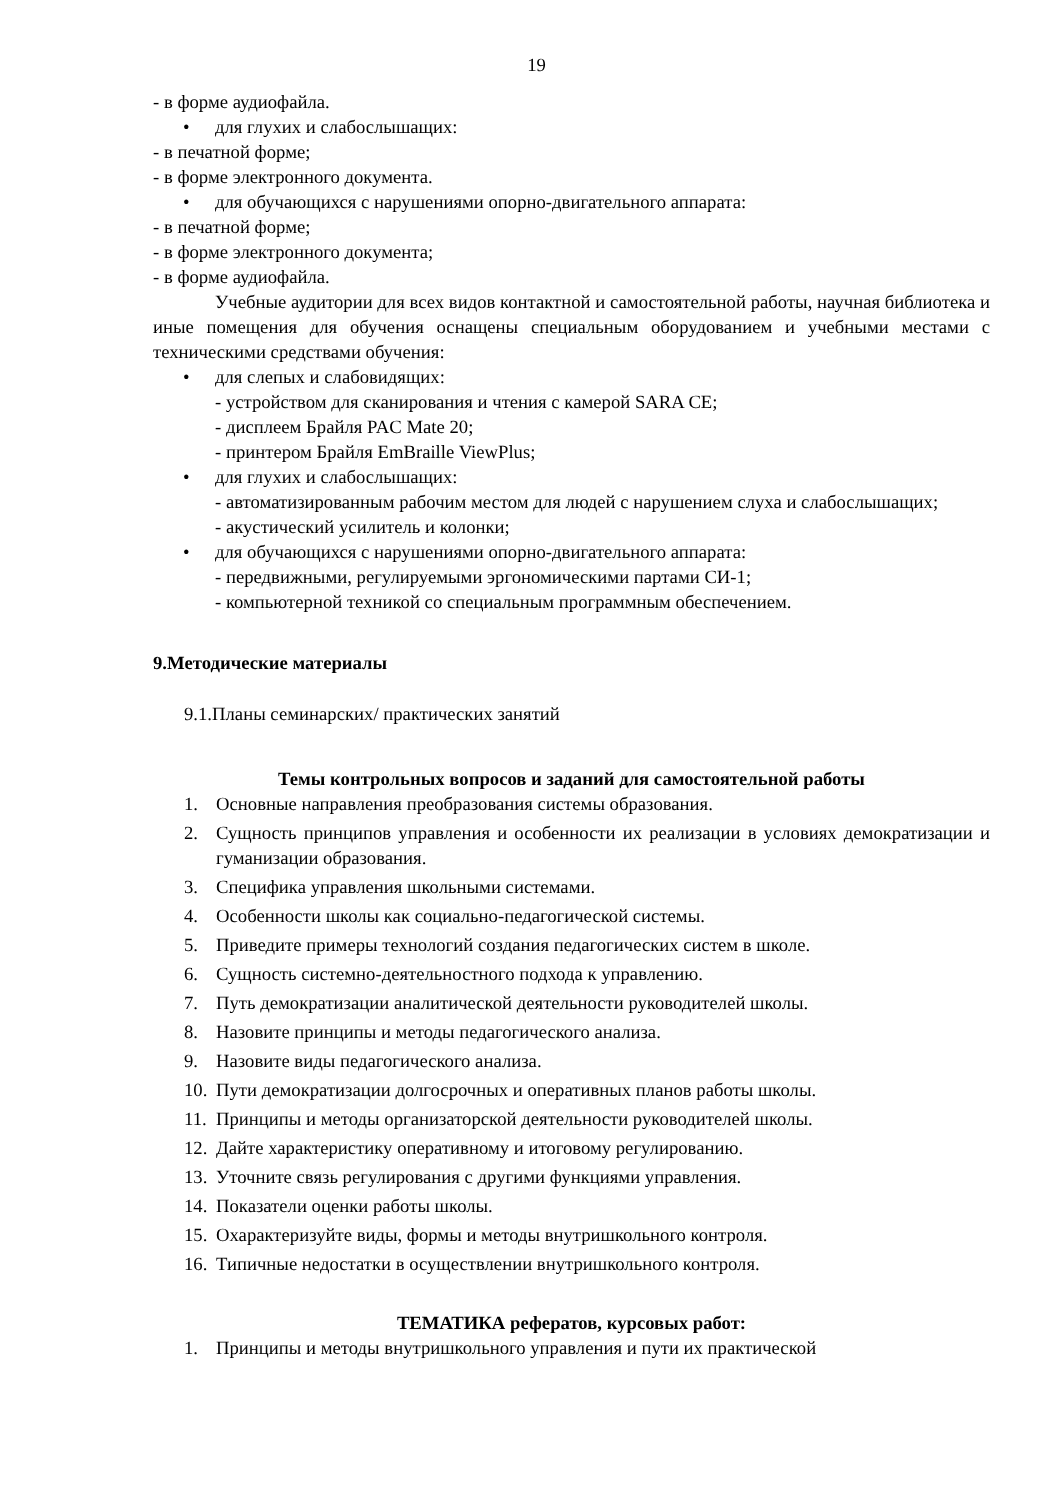19
- в форме аудиофайла.
• для глухих и слабослышащих:
- в печатной форме;
- в форме электронного документа.
• для обучающихся с нарушениями опорно-двигательного аппарата:
- в печатной форме;
- в форме электронного документа;
- в форме аудиофайла.
Учебные аудитории для всех видов контактной и самостоятельной работы, научная библиотека и иные помещения для обучения оснащены специальным оборудованием и учебными местами с техническими средствами обучения:
• для слепых и слабовидящих:
- устройством для сканирования и чтения с камерой SARA CE;
- дисплеем Брайля PAC Mate 20;
- принтером Брайля EmBraille ViewPlus;
• для глухих и слабослышащих:
- автоматизированным рабочим местом для людей с нарушением слуха и слабослышащих;
- акустический усилитель и колонки;
• для обучающихся с нарушениями опорно-двигательного аппарата:
- передвижными, регулируемыми эргономическими партами СИ-1;
- компьютерной техникой со специальным программным обеспечением.
9.Методические материалы
9.1.Планы семинарских/ практических занятий
Темы контрольных вопросов и заданий для самостоятельной работы
1. Основные направления преобразования системы образования.
2. Сущность принципов управления и особенности их реализации в условиях демократизации и гуманизации образования.
3. Специфика управления школьными системами.
4. Особенности школы как социально-педагогической системы.
5. Приведите примеры технологий создания педагогических систем в школе.
6. Сущность системно-деятельностного подхода к управлению.
7. Путь демократизации аналитической деятельности руководителей школы.
8. Назовите принципы и методы педагогического анализа.
9. Назовите виды педагогического анализа.
10. Пути демократизации долгосрочных и оперативных планов работы школы.
11. Принципы и методы организаторской деятельности руководителей школы.
12. Дайте характеристику оперативному и итоговому регулированию.
13. Уточните связь регулирования с другими функциями управления.
14. Показатели оценки работы школы.
15. Охарактеризуйте виды, формы и методы внутришкольного контроля.
16. Типичные недостатки в осуществлении внутришкольного контроля.
ТЕМАТИКА рефератов, курсовых работ:
1. Принципы и методы внутришкольного управления и пути их практической